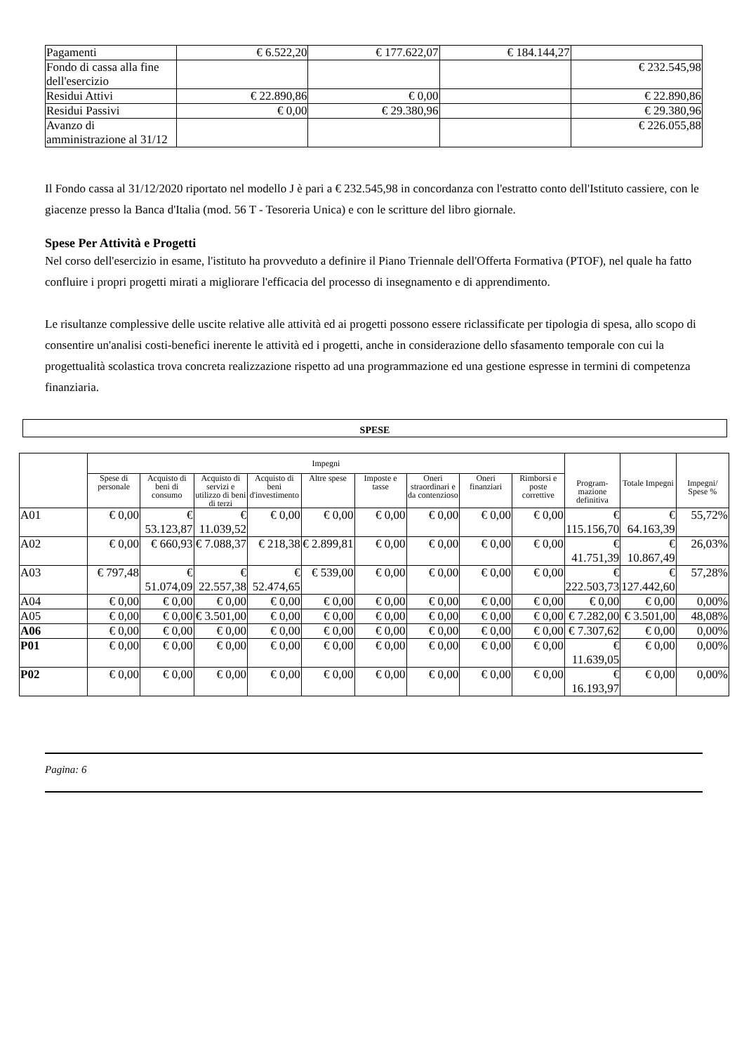| Pagamenti | € 6.522,20 | € 177.622,07 | € 184.144,27 | |
| Fondo di cassa alla fine dell'esercizio | | | | € 232.545,98 |
| Residui Attivi | € 22.890,86 | € 0,00 | | € 22.890,86 |
| Residui Passivi | € 0,00 | € 29.380,96 | | € 29.380,96 |
| Avanzo di amministrazione al 31/12 | | | | € 226.055,88 |
Il Fondo cassa al 31/12/2020 riportato nel modello J è pari a € 232.545,98 in concordanza con l'estratto conto dell'Istituto cassiere, con le giacenze presso la Banca d'Italia (mod. 56 T - Tesoreria Unica) e con le scritture del libro giornale.
Spese Per Attività e Progetti
Nel corso dell'esercizio in esame, l'istituto ha provveduto a definire il Piano Triennale dell'Offerta Formativa (PTOF), nel quale ha fatto confluire i propri progetti mirati a migliorare l'efficacia del processo di insegnamento e di apprendimento.
Le risultanze complessive delle uscite relative alle attività ed ai progetti possono essere riclassificate per tipologia di spesa, allo scopo di consentire un'analisi costi-benefici inerente le attività ed i progetti, anche in considerazione dello sfasamento temporale con cui la progettualità scolastica trova concreta realizzazione rispetto ad una programmazione ed una gestione espresse in termini di competenza finanziaria.
SPESE
| | Impegni | | | | | | | | | Program- mazione definitiva | Totale Impegni | Impegni/ Spese % |
| --- | --- | --- | --- | --- | --- | --- | --- | --- | --- | --- | --- | --- |
| | Spese di personale | Acquisto di beni di consumo | Acquisto di servizi e utilizzo di beni di terzi | Acquisto di beni d'investimento | Altre spese | Imposte e tasse | Oneri straordinari e da contenzioso | Oneri finanziari | Rimborsi e poste correttive | | | |
| A01 | € 0,00 | € 53.123,87 | € 11.039,52 | € 0,00 | € 0,00 | € 0,00 | € 0,00 | € 0,00 | € 0,00 | € 115.156,70 | € 64.163,39 | 55,72% |
| A02 | € 0,00 | € 660,93 | € 7.088,37 | € 218,38 | € 2.899,81 | € 0,00 | € 0,00 | € 0,00 | € 0,00 | € 41.751,39 | € 10.867,49 | 26,03% |
| A03 | € 797,48 | € 51.074,09 | € 22.557,38 | € 52.474,65 | € 539,00 | € 0,00 | € 0,00 | € 0,00 | € 0,00 | € 222.503,73 | € 127.442,60 | 57,28% |
| A04 | € 0,00 | € 0,00 | € 0,00 | € 0,00 | € 0,00 | € 0,00 | € 0,00 | € 0,00 | € 0,00 | € 0,00 | € 0,00 | 0,00% |
| A05 | € 0,00 | € 0,00 | € 3.501,00 | € 0,00 | € 0,00 | € 0,00 | € 0,00 | € 0,00 | € 0,00 | € 7.282,00 | € 3.501,00 | 48,08% |
| A06 | € 0,00 | € 0,00 | € 0,00 | € 0,00 | € 0,00 | € 0,00 | € 0,00 | € 0,00 | € 0,00 | € 7.307,62 | € 0,00 | 0,00% |
| P01 | € 0,00 | € 0,00 | € 0,00 | € 0,00 | € 0,00 | € 0,00 | € 0,00 | € 0,00 | € 0,00 | € 11.639,05 | € 0,00 | 0,00% |
| P02 | € 0,00 | € 0,00 | € 0,00 | € 0,00 | € 0,00 | € 0,00 | € 0,00 | € 0,00 | € 0,00 | € 16.193,97 | € 0,00 | 0,00% |
Pagina: 6